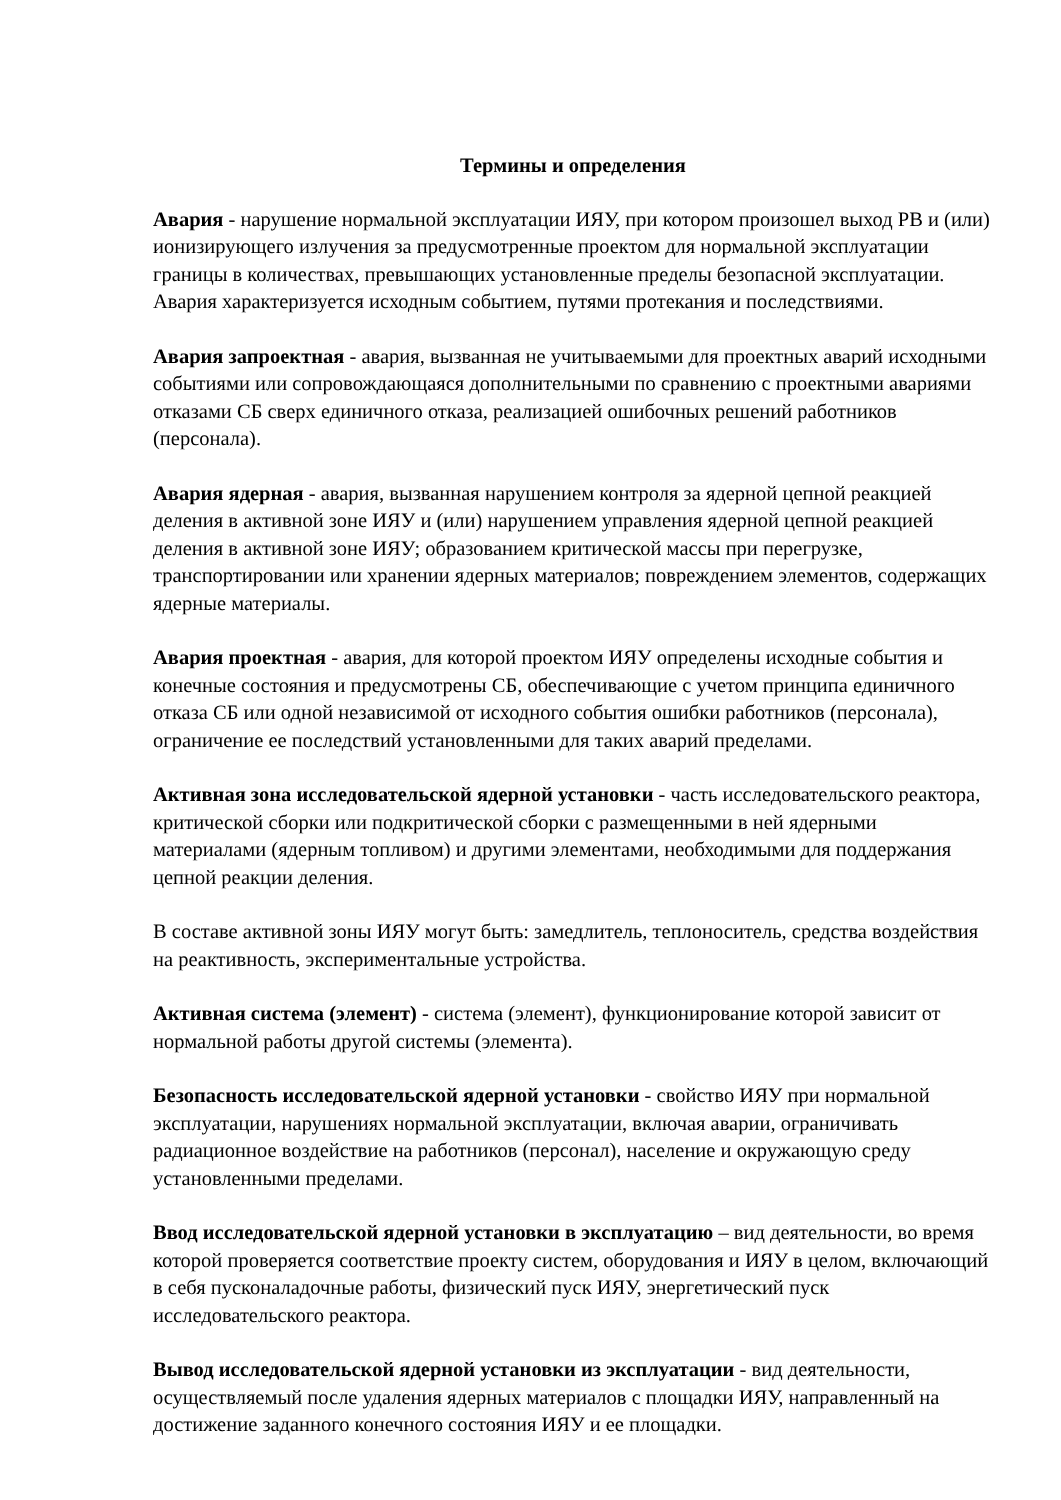Термины и определения
Авария - нарушение нормальной эксплуатации ИЯУ, при котором произошел выход РВ и (или) ионизирующего излучения за предусмотренные проектом для нормальной эксплуатации границы в количествах, превышающих установленные пределы безопасной эксплуатации. Авария характеризуется исходным событием, путями протекания и последствиями.
Авария запроектная - авария, вызванная не учитываемыми для проектных аварий исходными событиями или сопровождающаяся дополнительными по сравнению с проектными авариями отказами СБ сверх единичного отказа, реализацией ошибочных решений работников (персонала).
Авария ядерная - авария, вызванная нарушением контроля за ядерной цепной реакцией деления в активной зоне ИЯУ и (или) нарушением управления ядерной цепной реакцией деления в активной зоне ИЯУ; образованием критической массы при перегрузке, транспортировании или хранении ядерных материалов; повреждением элементов, содержащих ядерные материалы.
Авария проектная - авария, для которой проектом ИЯУ определены исходные события и конечные состояния и предусмотрены СБ, обеспечивающие с учетом принципа единичного отказа СБ или одной независимой от исходного события ошибки работников (персонала), ограничение ее последствий установленными для таких аварий пределами.
Активная зона исследовательской ядерной установки - часть исследовательского реактора, критической сборки или подкритической сборки с размещенными в ней ядерными материалами (ядерным топливом) и другими элементами, необходимыми для поддержания цепной реакции деления.
В составе активной зоны ИЯУ могут быть: замедлитель, теплоноситель, средства воздействия на реактивность, экспериментальные устройства.
Активная система (элемент) - система (элемент), функционирование которой зависит от нормальной работы другой системы (элемента).
Безопасность исследовательской ядерной установки - свойство ИЯУ при нормальной эксплуатации, нарушениях нормальной эксплуатации, включая аварии, ограничивать радиационное воздействие на работников (персонал), население и окружающую среду установленными пределами.
Ввод исследовательской ядерной установки в эксплуатацию – вид деятельности, во время которой проверяется соответствие проекту систем, оборудования и ИЯУ в целом, включающий в себя пусконаладочные работы, физический пуск ИЯУ, энергетический пуск исследовательского реактора.
Вывод исследовательской ядерной установки из эксплуатации - вид деятельности, осуществляемый после удаления ядерных материалов с площадки ИЯУ, направленный на достижение заданного конечного состояния ИЯУ и ее площадки.